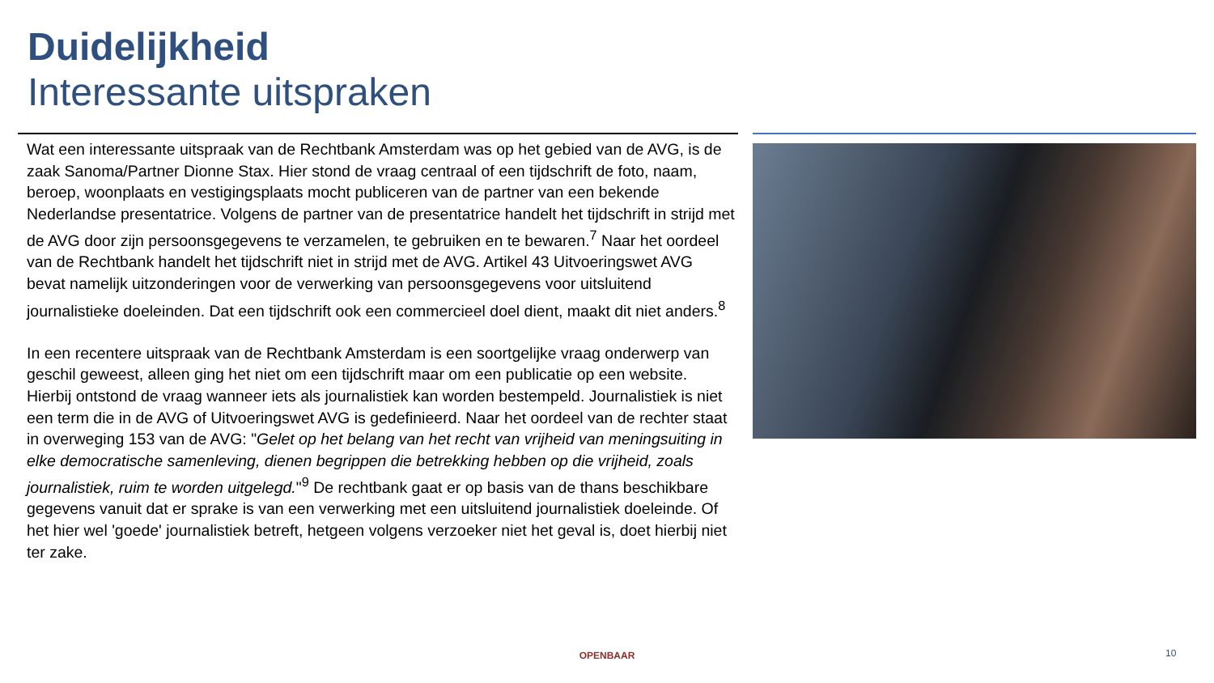Duidelijkheid
Interessante uitspraken
Wat een interessante uitspraak van de Rechtbank Amsterdam was op het gebied van de AVG, is de zaak Sanoma/Partner Dionne Stax. Hier stond de vraag centraal of een tijdschrift de foto, naam, beroep, woonplaats en vestigingsplaats mocht publiceren van de partner van een bekende Nederlandse presentatrice. Volgens de partner van de presentatrice handelt het tijdschrift in strijd met de AVG door zijn persoonsgegevens te verzamelen, te gebruiken en te bewaren.<sup>7</sup> Naar het oordeel van de Rechtbank handelt het tijdschrift niet in strijd met de AVG. Artikel 43 Uitvoeringswet AVG bevat namelijk uitzonderingen voor de verwerking van persoonsgegevens voor uitsluitend journalistieke doeleinden. Dat een tijdschrift ook een commercieel doel dient, maakt dit niet anders.<sup>8</sup>
In een recentere uitspraak van de Rechtbank Amsterdam is een soortgelijke vraag onderwerp van geschil geweest, alleen ging het niet om een tijdschrift maar om een publicatie op een website. Hierbij ontstond de vraag wanneer iets als journalistiek kan worden bestempeld. Journalistiek is niet een term die in de AVG of Uitvoeringswet AVG is gedefinieerd. Naar het oordeel van de rechter staat in overweging 153 van de AVG: "Gelet op het belang van het recht van vrijheid van meningsuiting in elke democratische samenleving, dienen begrippen die betrekking hebben op die vrijheid, zoals journalistiek, ruim te worden uitgelegd."<sup>9</sup> De rechtbank gaat er op basis van de thans beschikbare gegevens vanuit dat er sprake is van een verwerking met een uitsluitend journalistiek doeleinde. Of het hier wel 'goede' journalistiek betreft, hetgeen volgens verzoeker niet het geval is, doet hierbij niet ter zake.
OPENBAAR 10